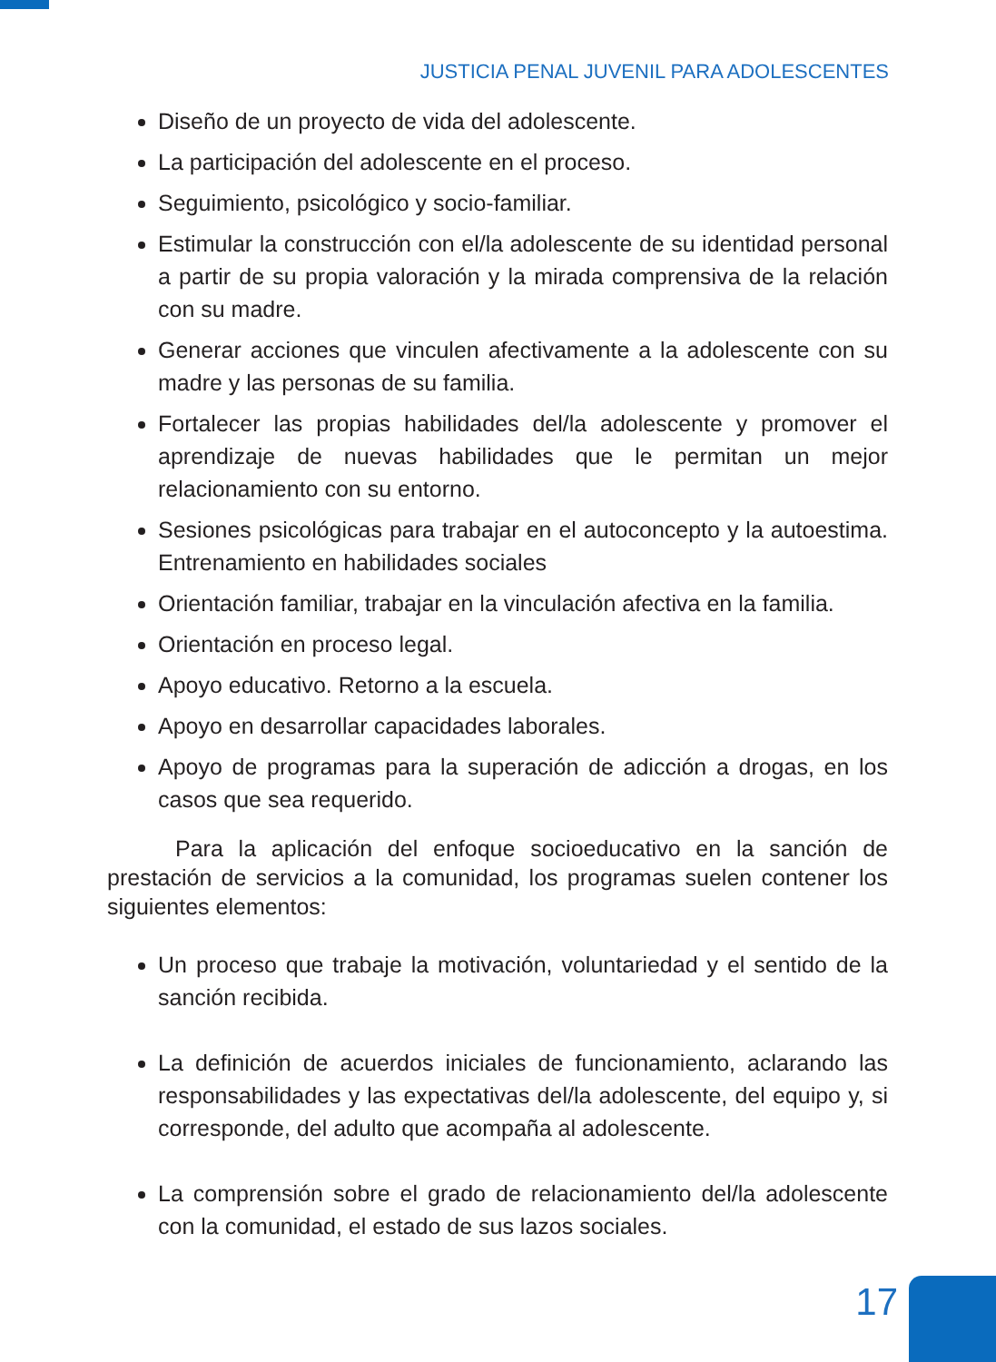JUSTICIA PENAL JUVENIL PARA ADOLESCENTES
Diseño de un proyecto de vida del adolescente.
La participación del adolescente en el proceso.
Seguimiento, psicológico y socio-familiar.
Estimular la construcción con el/la adolescente de su identidad personal a partir de su propia valoración y la mirada comprensiva de la relación con su madre.
Generar acciones que vinculen afectivamente a la adolescente con su madre y las personas de su familia.
Fortalecer las propias habilidades del/la adolescente y promover el aprendizaje de nuevas habilidades que le permitan un mejor relacionamiento con su entorno.
Sesiones psicológicas para trabajar en el autoconcepto y la autoestima. Entrenamiento en habilidades sociales
Orientación familiar, trabajar en la vinculación afectiva en la familia.
Orientación en proceso legal.
Apoyo educativo. Retorno a la escuela.
Apoyo en desarrollar capacidades laborales.
Apoyo de programas para la superación de adicción a drogas, en los casos que sea requerido.
Para la aplicación del enfoque socioeducativo en la sanción de prestación de servicios a la comunidad, los programas suelen contener los siguientes elementos:
Un proceso que trabaje la motivación, voluntariedad y el sentido de la sanción recibida.
La definición de acuerdos iniciales de funcionamiento, aclarando las responsabilidades y las expectativas del/la adolescente, del equipo y, si corresponde, del adulto que acompaña al adolescente.
La comprensión sobre el grado de relacionamiento del/la adolescente con la comunidad, el estado de sus lazos sociales.
17